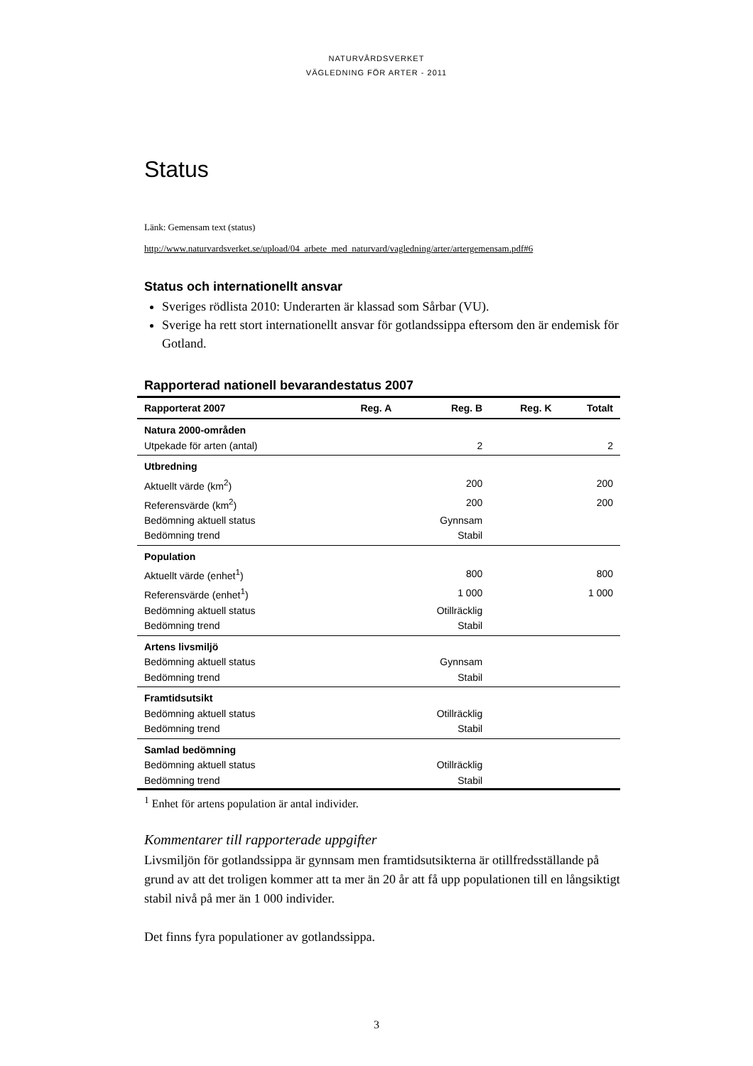NATURVÅRDSVERKET
VÄGLEDNING FÖR ARTER - 2011
Status
Länk: Gemensam text (status)
http://www.naturvardsverket.se/upload/04_arbete_med_naturvard/vagledning/arter/artergemensam.pdf#6
Status och internationellt ansvar
Sveriges rödlista 2010: Underarten är klassad som Sårbar (VU).
Sverige ha rett stort internationellt ansvar för gotlandssippa eftersom den är endemisk för Gotland.
Rapporterad nationell bevarandestatus 2007
| Rapporterat 2007 | Reg. A | Reg. B | Reg. K | Totalt |
| --- | --- | --- | --- | --- |
| Natura 2000-områden | | | | |
| Utpekade för arten (antal) | | 2 | | 2 |
| Utbredning | | | | |
| Aktuellt värde (km<sup>2</sup>) | | 200 | | 200 |
| Referensvärde (km<sup>2</sup>) | | 200 | | 200 |
| Bedömning aktuell status | | Gynnsam | | |
| Bedömning trend | | Stabil | | |
| Population | | | | |
| Aktuellt värde (enhet<sup>1</sup>) | | 800 | | 800 |
| Referensvärde (enhet<sup>1</sup>) | | 1 000 | | 1 000 |
| Bedömning aktuell status | | Otillräcklig | | |
| Bedömning trend | | Stabil | | |
| Artens livsmiljö | | | | |
| Bedömning aktuell status | | Gynnsam | | |
| Bedömning trend | | Stabil | | |
| Framtidsutsikt | | | | |
| Bedömning aktuell status | | Otillräcklig | | |
| Bedömning trend | | Stabil | | |
| Samlad bedömning | | | | |
| Bedömning aktuell status | | Otillräcklig | | |
| Bedömning trend | | Stabil | | |
<sup>1</sup> Enhet för artens population är antal individer.
Kommentarer till rapporterade uppgifter
Livsmiljön för gotlandssippa är gynnsam men framtidsutsikterna är otillfredsställande på grund av att det troligen kommer att ta mer än 20 år att få upp populationen till en långsiktigt stabil nivå på mer än 1 000 individer.
Det finns fyra populationer av gotlandssippa.
3